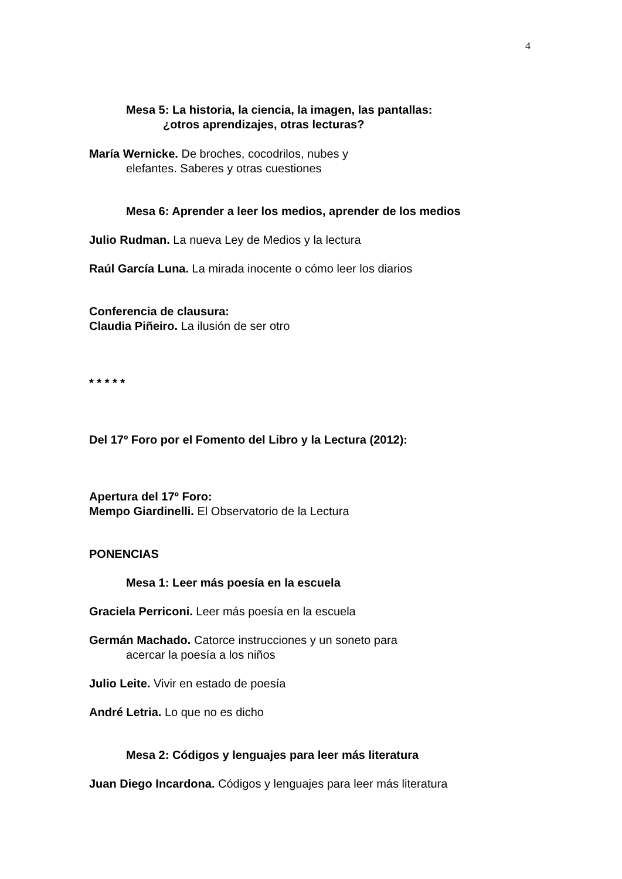4
Mesa 5: La historia, la ciencia, la imagen, las pantallas:
¿otros aprendizajes, otras lecturas?
María Wernicke. De broches, cocodrilos, nubes y
elefantes. Saberes y otras cuestiones
Mesa 6: Aprender a leer los medios, aprender de los medios
Julio Rudman. La nueva Ley de Medios y la lectura
Raúl García Luna. La mirada inocente o cómo leer los diarios
Conferencia de clausura:
Claudia Piñeiro. La ilusión de ser otro
* * * * *
Del 17º Foro por el Fomento del Libro y la Lectura (2012):
Apertura del 17º Foro:
Mempo Giardinelli. El Observatorio de la Lectura
PONENCIAS
Mesa 1: Leer más poesía en la escuela
Graciela Perriconi. Leer más poesía en la escuela
Germán Machado. Catorce instrucciones y un soneto para
acercar la poesía a los niños
Julio Leite. Vivir en estado de poesía
André Letria. Lo que no es dicho
Mesa 2: Códigos y lenguajes para leer más literatura
Juan Diego Incardona. Códigos y lenguajes para leer más literatura